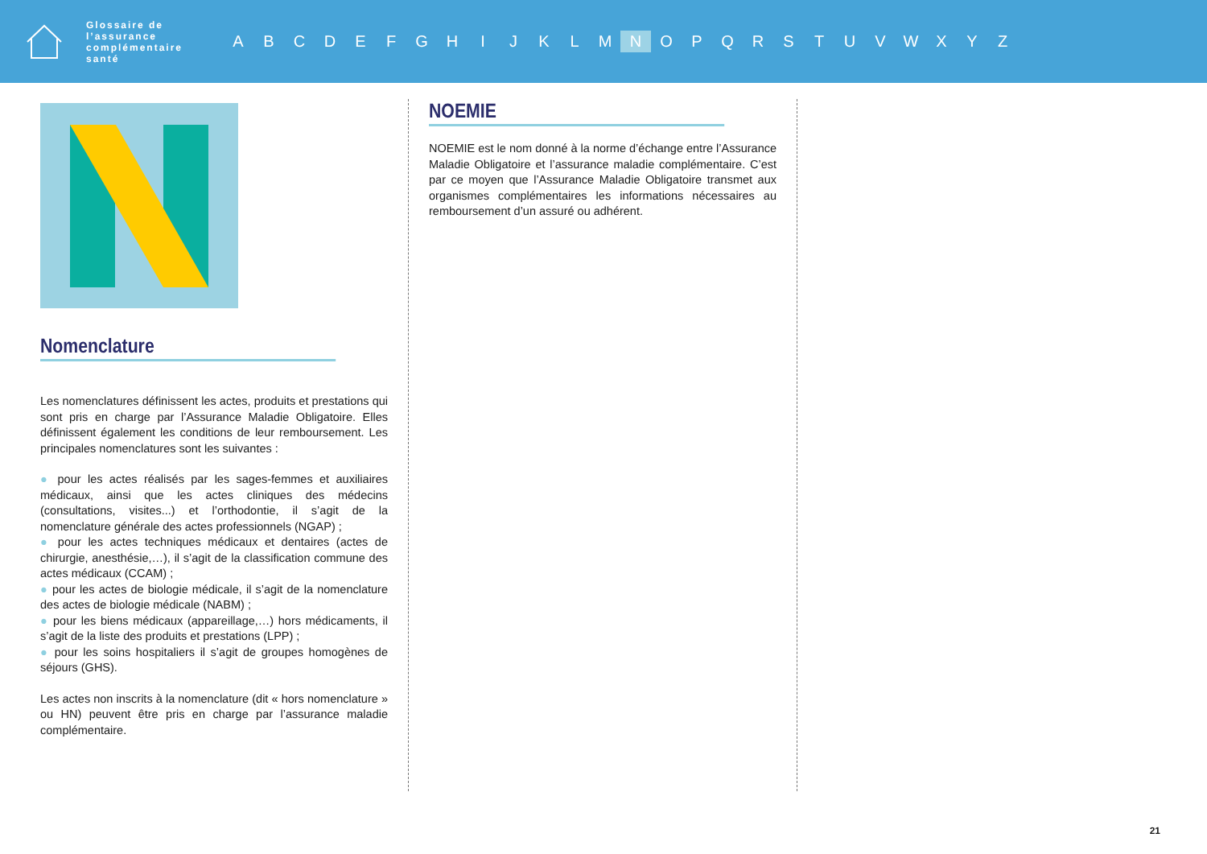Glossaire de l’assurance complémentaire santé
A B C D E F G H I J K L M N O P Q R S T U V W X Y Z
Nomenclature
Les nomenclatures définissent les actes, produits et prestations qui sont pris en charge par l’Assurance Maladie Obligatoire. Elles définissent également les conditions de leur remboursement. Les principales nomenclatures sont les suivantes :
● pour les actes réalisés par les sages-femmes et auxiliaires médicaux, ainsi que les actes cliniques des médecins (consultations, visites...) et l’orthodontie, il s’agit de la nomenclature générale des actes professionnels (NGAP) ;
● pour les actes techniques médicaux et dentaires (actes de chirurgie, anesthésie,…), il s’agit de la classification commune des actes médicaux (CCAM) ;
● pour les actes de biologie médicale, il s’agit de la nomenclature des actes de biologie médicale (NABM) ;
● pour les biens médicaux (appareillage,…) hors médicaments, il s’agit de la liste des produits et prestations (LPP) ;
● pour les soins hospitaliers il s’agit de groupes homogènes de séjours (GHS).
Les actes non inscrits à la nomenclature (dit « hors nomenclature » ou HN) peuvent être pris en charge par l’assurance maladie complémentaire.
NOEMIE
NOEMIE est le nom donné à la norme d’échange entre l’Assurance Maladie Obligatoire et l’assurance maladie complémentaire. C’est par ce moyen que l’Assurance Maladie Obligatoire transmet aux organismes complémentaires les informations nécessaires au remboursement d’un assuré ou adhérent.
21